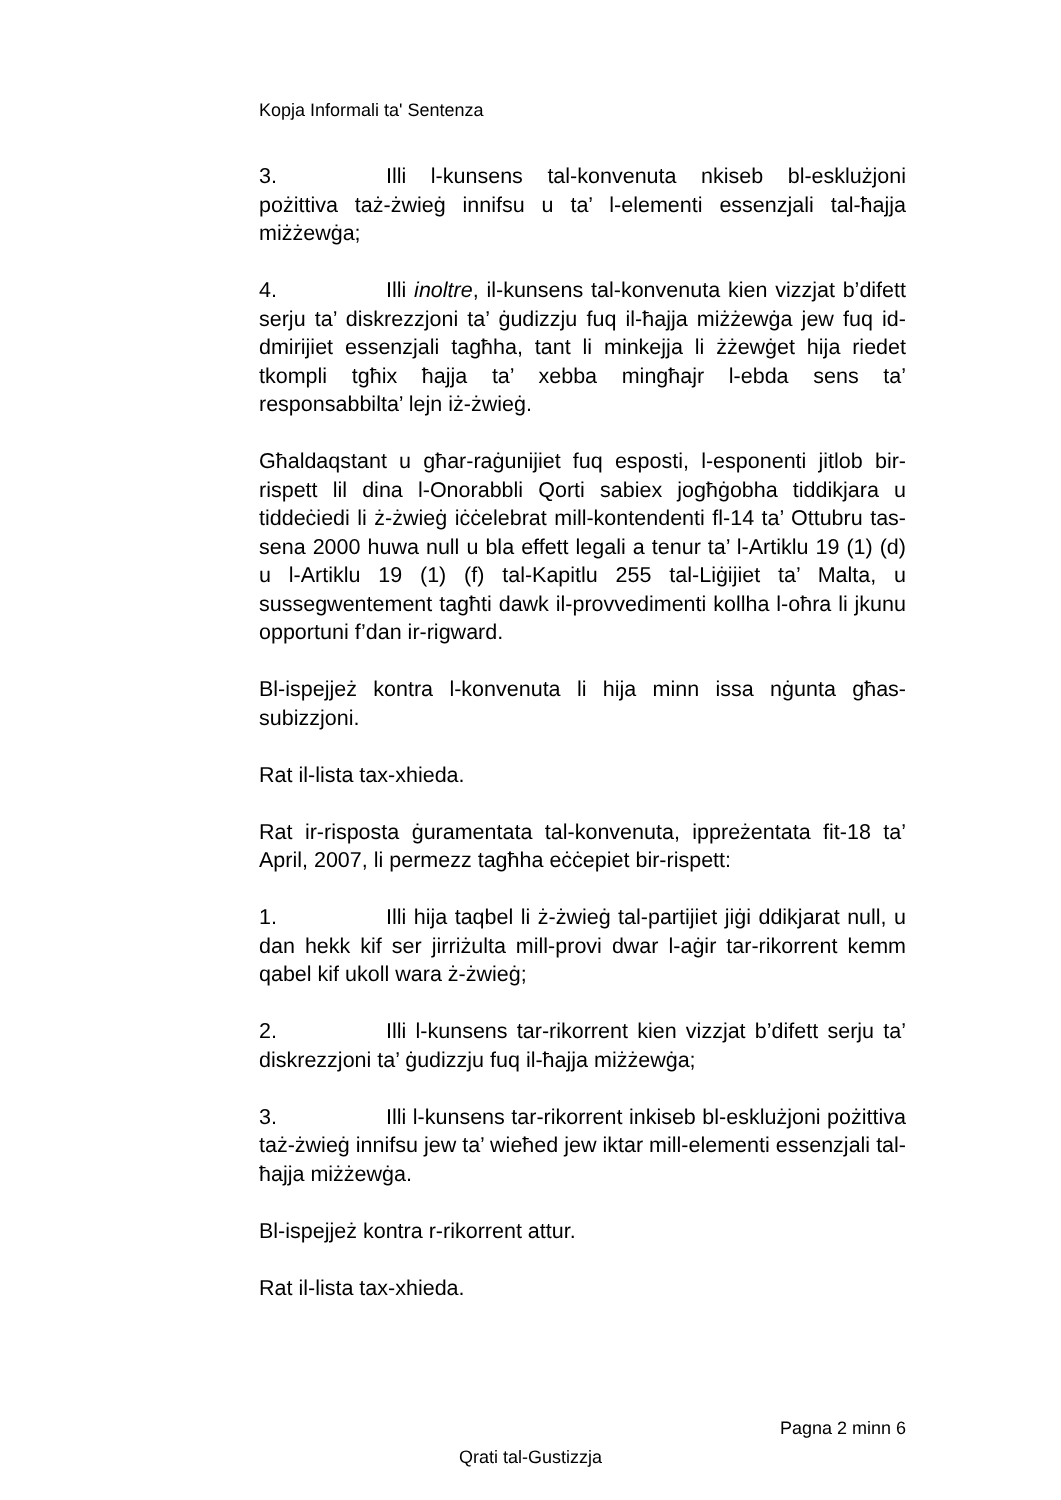Kopja Informali ta' Sentenza
3. Illi l-kunsens tal-konvenuta nkiseb bl-esklużjoni pożittiva taż-żwieġ innifsu u ta’ l-elementi essenzjali tal-ħajja miżżewġa;
4. Illi inoltre, il-kunsens tal-konvenuta kien vizzjat b’difett serju ta’ diskrezzjoni ta’ ġudizzju fuq il-ħajja miżżewġa jew fuq id-dmirijiet essenzjali tagħha, tant li minkejja li żżewġet hija riedet tkompli tgħix ħajja ta’ xebba mingħajr l-ebda sens ta’ responsabbilta’ lejn iż-żwieġ.
Għaldaqstant u għar-raġunijiet fuq esposti, l-esponenti jitlob bir-rispett lil dina l-Onorabbli Qorti sabiex jogħġobha tiddikjara u tiddeċiedi li ż-żwieġ iċċelebrat mill-kontendenti fl-14 ta’ Ottubru tas-sena 2000 huwa null u bla effett legali a tenur ta’ l-Artiklu 19 (1) (d) u l-Artiklu 19 (1) (f) tal-Kapitlu 255 tal-Liġijiet ta’ Malta, u sussegwentement tagħti dawk il-provvedimenti kollha l-oħra li jkunu opportuni f’dan ir-rigward.
Bl-ispejjeż kontra l-konvenuta li hija minn issa nġunta għas-subizzjoni.
Rat il-lista tax-xhieda.
Rat ir-risposta ġuramentata tal-konvenuta, ippreżentata fit-18 ta’ April, 2007, li permezz tagħha eċċepiet bir-rispett:
1. Illi hija taqbel li ż-żwieġ tal-partijiet jiġi ddikjarat null, u dan hekk kif ser jirriżulta mill-provi dwar l-aġir tar-rikorrent kemm qabel kif ukoll wara ż-żwieġ;
2. Illi l-kunsens tar-rikorrent kien vizzjat b’difett serju ta’ diskrezzjoni ta’ ġudizzju fuq il-ħajja miżżewġa;
3. Illi l-kunsens tar-rikorrent inkiseb bl-esklużjoni pożittiva taż-żwieġ innifsu jew ta’ wieħed jew iktar mill-elementi essenzjali tal-ħajja miżżewġa.
Bl-ispejjeż kontra r-rikorrent attur.
Rat il-lista tax-xhieda.
Pagna 2 minn 6
Qrati tal-Gustizzja